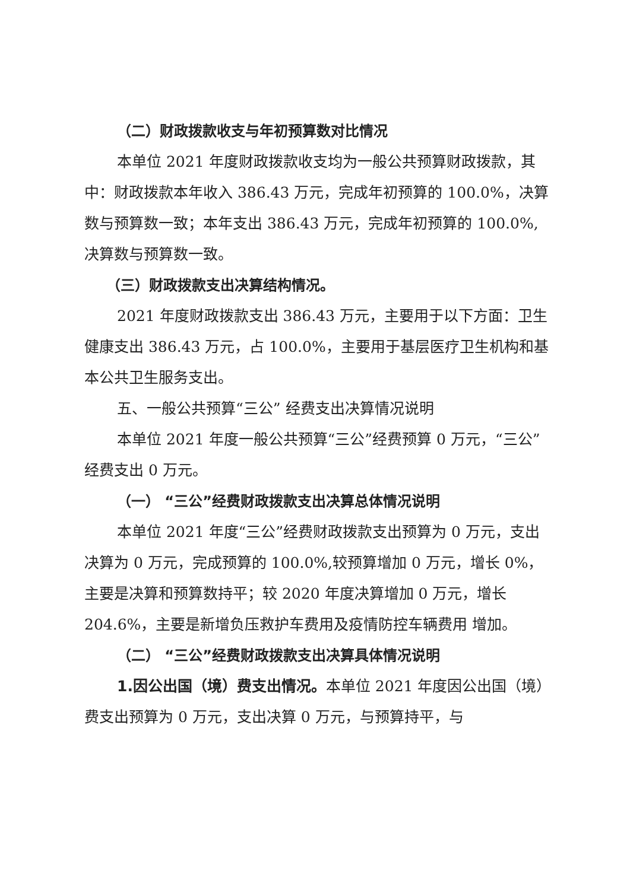（二）财政拨款收支与年初预算数对比情况
本单位 2021 年度财政拨款收支均为一般公共预算财政拨款，其中：财政拨款本年收入 386.43 万元，完成年初预算的 100.0%，决算数与预算数一致；本年支出 386.43 万元，完成年初预算的 100.0%,决算数与预算数一致。
（三）财政拨款支出决算结构情况。
2021 年度财政拨款支出 386.43 万元，主要用于以下方面：卫生健康支出 386.43 万元，占 100.0%，主要用于基层医疗卫生机构和基本公共卫生服务支出。
五、一般公共预算“三公” 经费支出决算情况说明
本单位 2021 年度一般公共预算“三公”经费预算 0 万元，“三公”经费支出 0 万元。
（一） “三公”经费财政拨款支出决算总体情况说明
本单位 2021 年度“三公”经费财政拨款支出预算为 0 万元，支出决算为 0 万元，完成预算的 100.0%,较预算增加 0 万元，增长 0%，主要是决算和预算数持平；较 2020 年度决算增加 0 万元，增长 204.6%，主要是新增负压救护车费用及疫情防控车辆费用 增加。
（二） “三公”经费财政拨款支出决算具体情况说明
1.因公出国（境）费支出情况。本单位 2021 年度因公出国（境）费支出预算为 0 万元，支出决算 0 万元，与预算持平，与